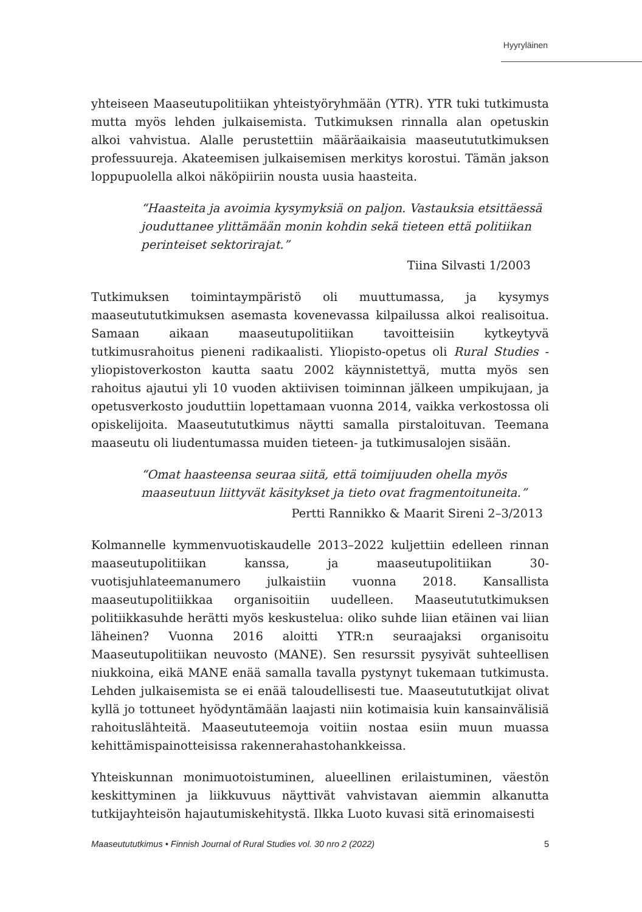Hyyryläinen
yhteiseen Maaseutupolitiikan yhteistyöryhmään (YTR). YTR tuki tutkimusta mutta myös lehden julkaisemista. Tutkimuksen rinnalla alan opetuskin alkoi vahvistua. Alalle perustettiin määräaikaisia maaseutututkimuksen professuureja. Akateemisen julkaisemisen merkitys korostui. Tämän jakson loppupuolella alkoi näköpiiriin nousta uusia haasteita.
“Haasteita ja avoimia kysymyksiä on paljon. Vastauksia etsittäessä jouduttanee ylittämään monin kohdin sekä tieteen että politiikan perinteiset sektorirajat.”
Tiina Silvasti 1/2003
Tutkimuksen toimintaympäristö oli muuttumassa, ja kysymys maaseutututkimuksen asemasta kovenevassa kilpailussa alkoi realisoitua. Samaan aikaan maaseutupolitiikan tavoitteisiin kytkeytyvä tutkimusrahoitus pieneni radikaalisti. Yliopisto-opetus oli Rural Studies -yliopistoverkoston kautta saatu 2002 käynnistettyä, mutta myös sen rahoitus ajautui yli 10 vuoden aktiivisen toiminnan jälkeen umpikujaan, ja opetusverkosto jouduttiin lopettamaan vuonna 2014, vaikka verkostossa oli opiskelijoita. Maaseutututkimus näytti samalla pirstaloituvan. Teemana maaseutu oli liudentumassa muiden tieteen- ja tutkimusalojen sisään.
“Omat haasteensa seuraa siitä, että toimijuuden ohella myös maaseutuun liittyvät käsitykset ja tieto ovat fragmentoituneita.”
Pertti Rannikko & Maarit Sireni 2–3/2013
Kolmannelle kymmenvuotiskaudelle 2013–2022 kuljettiin edelleen rinnan maaseutupolitiikan kanssa, ja maaseutupolitiikan 30-vuotisjuhlateemanumero julkaistiin vuonna 2018. Kansallista maaseutupolitiikkaa organisoitiin uudelleen. Maaseutututkimuksen politiikkasuhde herätti myös keskustelua: oliko suhde liian etäinen vai liian läheinen? Vuonna 2016 aloitti YTR:n seuraajaksi organisoitu Maaseutupolitiikan neuvosto (MANE). Sen resurssit pysyivät suhteellisen niukkoina, eikä MANE enää samalla tavalla pystynyt tukemaan tutkimusta. Lehden julkaisemista se ei enää taloudellisesti tue. Maaseutututkijat olivat kyllä jo tottuneet hyödyntämään laajasti niin kotimaisia kuin kansainvälisiä rahoituslähteitä. Maaseututeemoja voitiin nostaa esiin muun muassa kehittämispainotteisissa rakennerahastohankkeissa.
Yhteiskunnan monimuotoistuminen, alueellinen erilaistuminen, väestön keskittyminen ja liikkuvuus näyttivät vahvistavan aiemmin alkanutta tutkijayhteisön hajautumiskehitystä. Ilkka Luoto kuvasi sitä erinomaisesti
Maaseutututkimus • Finnish Journal of Rural Studies vol. 30 nro 2 (2022) 5